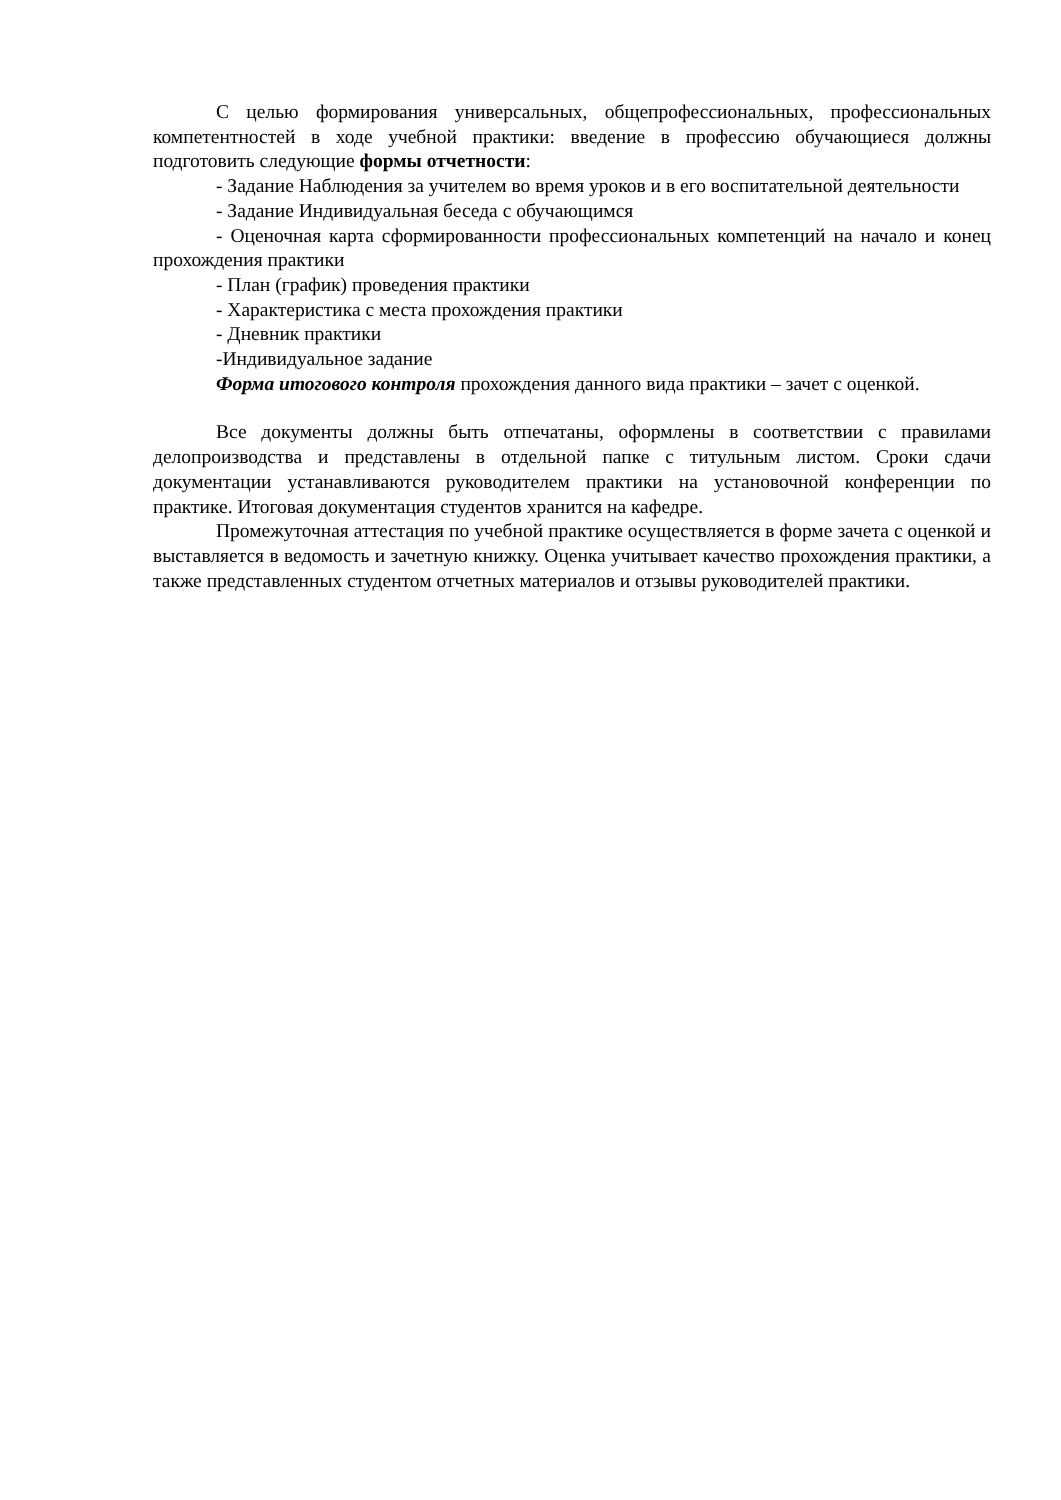С целью формирования универсальных, общепрофессиональных, профессиональных компетентностей в ходе учебной практики: введение в профессию обучающиеся должны подготовить следующие формы отчетности:
- Задание Наблюдения за учителем во время уроков и в его воспитательной деятельности
- Задание Индивидуальная беседа с обучающимся
- Оценочная карта сформированности профессиональных компетенций на начало и конец прохождения практики
- План (график) проведения практики
- Характеристика с места прохождения практики
- Дневник практики
-Индивидуальное задание
Форма итогового контроля прохождения данного вида практики – зачет с оценкой.
Все документы должны быть отпечатаны, оформлены в соответствии с правилами делопроизводства и представлены в отдельной папке с титульным листом. Сроки сдачи документации устанавливаются руководителем практики на установочной конференции по практике. Итоговая документация студентов хранится на кафедре.
Промежуточная аттестация по учебной практике осуществляется в форме зачета с оценкой и выставляется в ведомость и зачетную книжку. Оценка учитывает качество прохождения практики, а также представленных студентом отчетных материалов и отзывы руководителей практики.